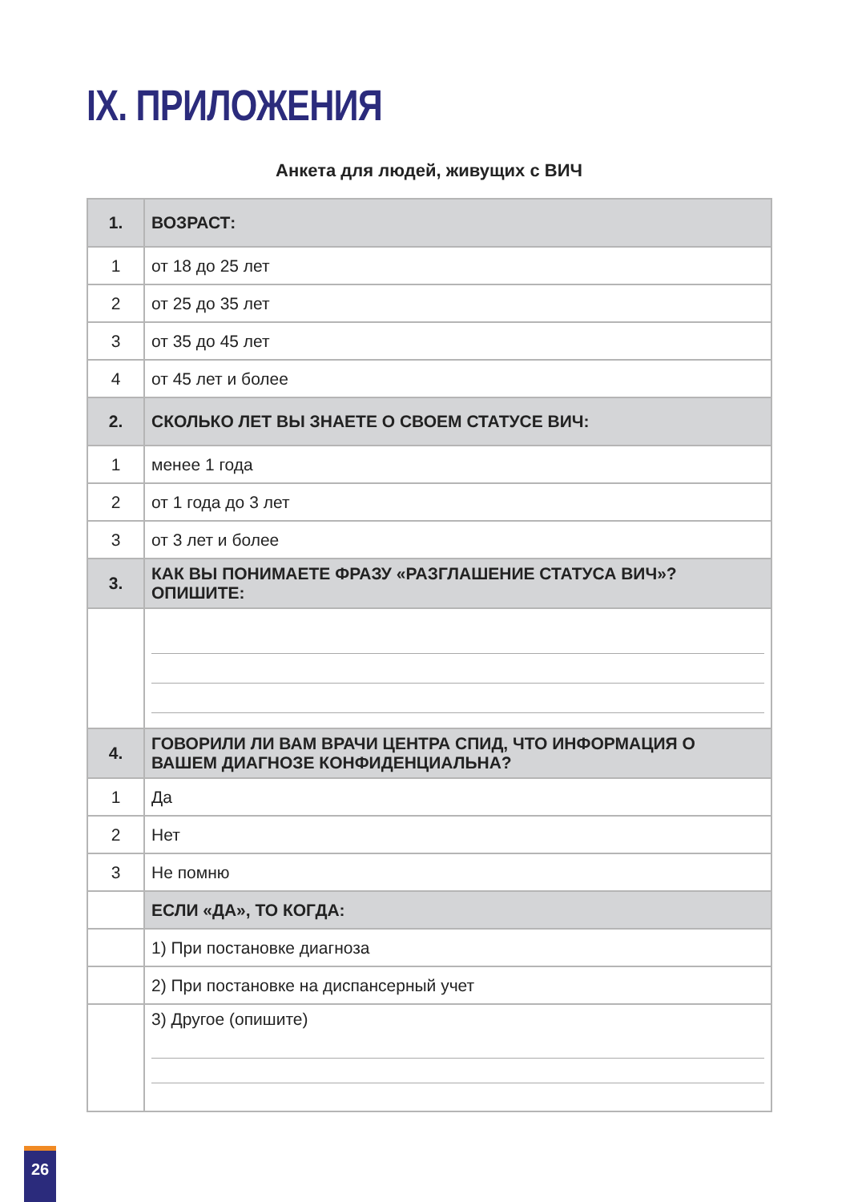IX. ПРИЛОЖЕНИЯ
Анкета для людей, живущих с ВИЧ
| 1. | ВОЗРАСТ: |
| --- | --- |
| 1 | от 18 до 25 лет |
| 2 | от 25 до 35 лет |
| 3 | от 35 до 45 лет |
| 4 | от 45 лет и более |
| 2. | СКОЛЬКО ЛЕТ ВЫ ЗНАЕТЕ О СВОЕМ СТАТУСЕ ВИЧ: |
| 1 | менее 1 года |
| 2 | от 1 года до 3 лет |
| 3 | от 3 лет и более |
| 3. | КАК ВЫ ПОНИМАЕТЕ ФРАЗУ «РАЗГЛАШЕНИЕ СТАТУСА ВИЧ»? ОПИШИТЕ: |
| 4. | ГОВОРИЛИ ЛИ ВАМ ВРАЧИ ЦЕНТРА СПИД, ЧТО ИНФОРМАЦИЯ О ВАШЕМ ДИАГНОЗЕ КОНФИДЕНЦИАЛЬНА? |
| 1 | Да |
| 2 | Нет |
| 3 | Не помню |
| | ЕСЛИ «ДА», ТО КОГДА: |
| | 1) При постановке диагноза |
| | 2) При постановке на диспансерный учет |
| | 3) Другое (опишите) |
26